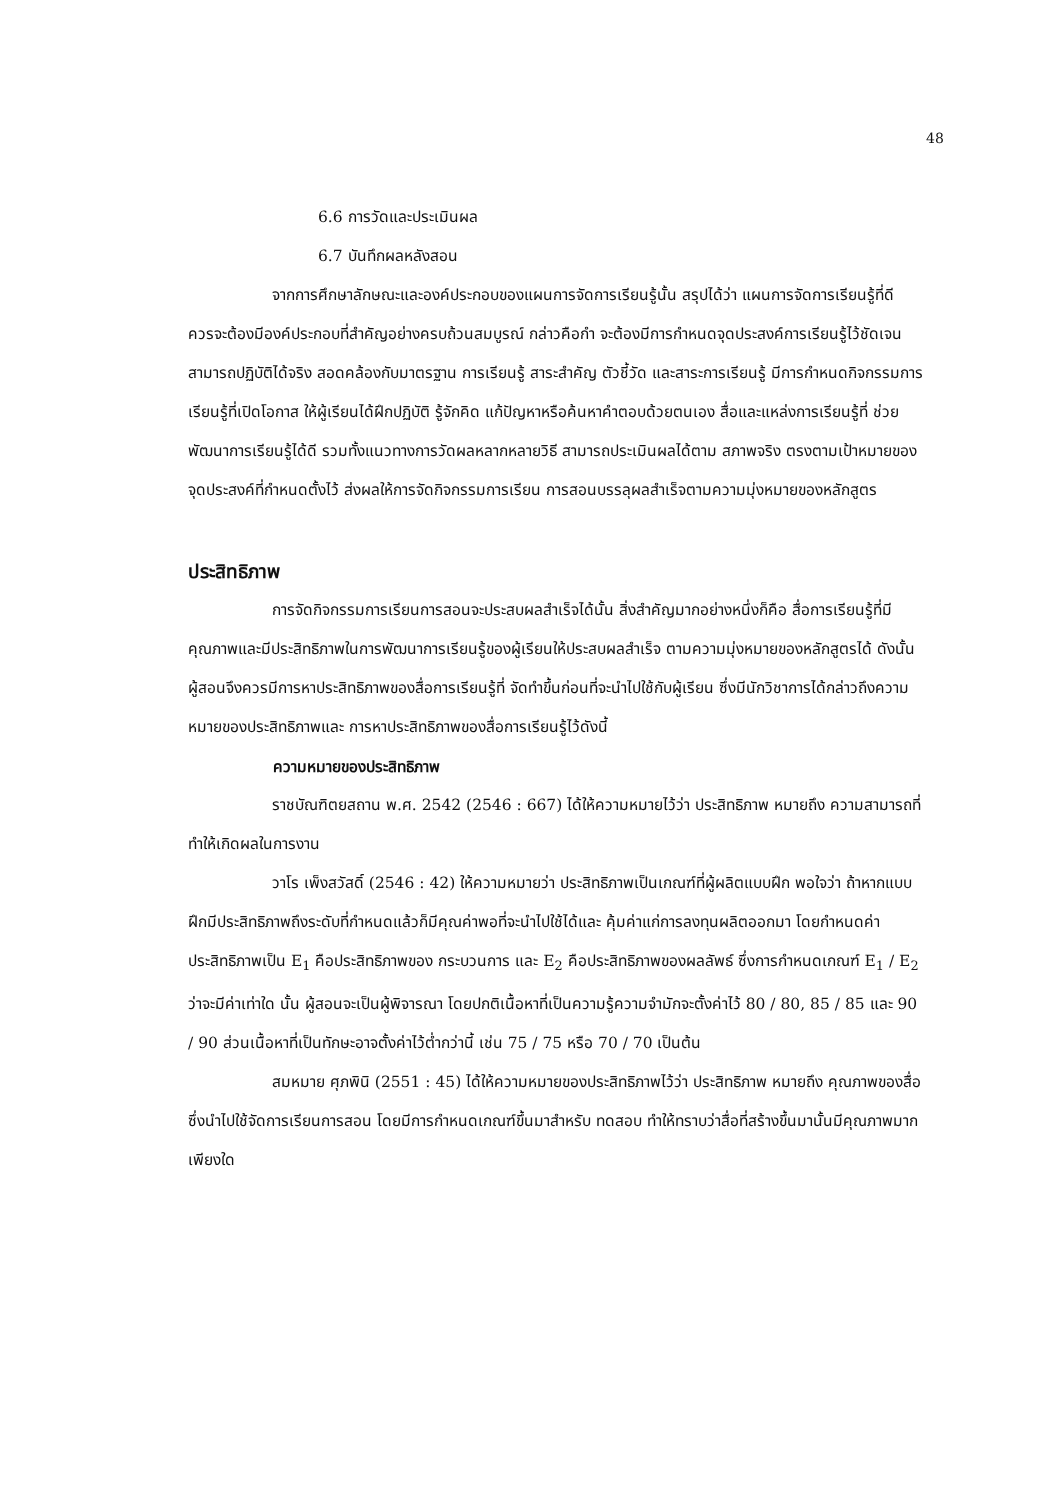48
6.6 การวัดและประเมินผล
6.7 บันทึกผลหลังสอน
จากการศึกษาลักษณะและองค์ประกอบของแผนการจัดการเรียนรู้นั้น สรุปได้ว่า แผนการจัดการเรียนรู้ที่ดี ควรจะต้องมีองค์ประกอบที่สำคัญอย่างครบถ้วนสมบูรณ์ กล่าวคือกำ จะต้องมีการกำหนดจุดประสงค์การเรียนรู้ไว้ชัดเจน สามารถปฏิบัติได้จริง สอดคล้องกับมาตรฐาน การเรียนรู้ สาระสำคัญ ตัวชี้วัด และสาระการเรียนรู้ มีการกำหนดกิจกรรมการเรียนรู้ที่เปิดโอกาส ให้ผู้เรียนได้ฝึกปฏิบัติ รู้จักคิด แก้ปัญหาหรือค้นหาคำตอบด้วยตนเอง สื่อและแหล่งการเรียนรู้ที่ ช่วยพัฒนาการเรียนรู้ได้ดี รวมทั้งแนวทางการวัดผลหลากหลายวิธี สามารถประเมินผลได้ตาม สภาพจริง ตรงตามเป้าหมายของจุดประสงค์ที่กำหนดตั้งไว้ ส่งผลให้การจัดกิจกรรมการเรียน การสอนบรรลุผลสำเร็จตามความมุ่งหมายของหลักสูตร
ประสิทธิภาพ
การจัดกิจกรรมการเรียนการสอนจะประสบผลสำเร็จได้นั้น สิ่งสำคัญมากอย่างหนึ่งก็คือ สื่อการเรียนรู้ที่มีคุณภาพและมีประสิทธิภาพในการพัฒนาการเรียนรู้ของผู้เรียนให้ประสบผลสำเร็จ ตามความมุ่งหมายของหลักสูตรได้ ดังนั้นผู้สอนจึงควรมีการหาประสิทธิภาพของสื่อการเรียนรู้ที่ จัดทำขึ้นก่อนที่จะนำไปใช้กับผู้เรียน ซึ่งมีนักวิชาการได้กล่าวถึงความหมายของประสิทธิภาพและ การหาประสิทธิภาพของสื่อการเรียนรู้ไว้ดังนี้
ความหมายของประสิทธิภาพ
ราชบัณฑิตยสถาน พ.ศ. 2542 (2546 : 667) ได้ให้ความหมายไว้ว่า ประสิทธิภาพ หมายถึง ความสามารถที่ทำให้เกิดผลในการงาน
วาโร เพ็งสวัสดิ์ (2546 : 42) ให้ความหมายว่า ประสิทธิภาพเป็นเกณฑ์ที่ผู้ผลิตแบบฝึก พอใจว่า ถ้าหากแบบฝึกมีประสิทธิภาพถึงระดับที่กำหนดแล้วก็มีคุณค่าพอที่จะนำไปใช้ได้และ คุ้มค่าแก่การลงทุนผลิตออกมา โดยกำหนดค่าประสิทธิภาพเป็น E<sub>1</sub> คือประสิทธิภาพของ กระบวนการ และ E<sub>2</sub> คือประสิทธิภาพของผลลัพธ์ ซึ่งการกำหนดเกณฑ์ E<sub>1</sub> / E<sub>2</sub> ว่าจะมีค่าเท่าใด นั้น ผู้สอนจะเป็นผู้พิจารณา โดยปกติเนื้อหาที่เป็นความรู้ความจำมักจะตั้งค่าไว้ 80 / 80, 85 / 85 และ 90 / 90 ส่วนเนื้อหาที่เป็นทักษะอาจตั้งค่าไว้ต่ำกว่านี้ เช่น 75 / 75 หรือ 70 / 70 เป็นต้น
สมหมาย ศุภพินิ (2551 : 45) ได้ให้ความหมายของประสิทธิภาพไว้ว่า ประสิทธิภาพ หมายถึง คุณภาพของสื่อซึ่งนำไปใช้จัดการเรียนการสอน โดยมีการกำหนดเกณฑ์ขึ้นมาสำหรับ ทดสอบ ทำให้ทราบว่าสื่อที่สร้างขึ้นมานั้นมีคุณภาพมากเพียงใด